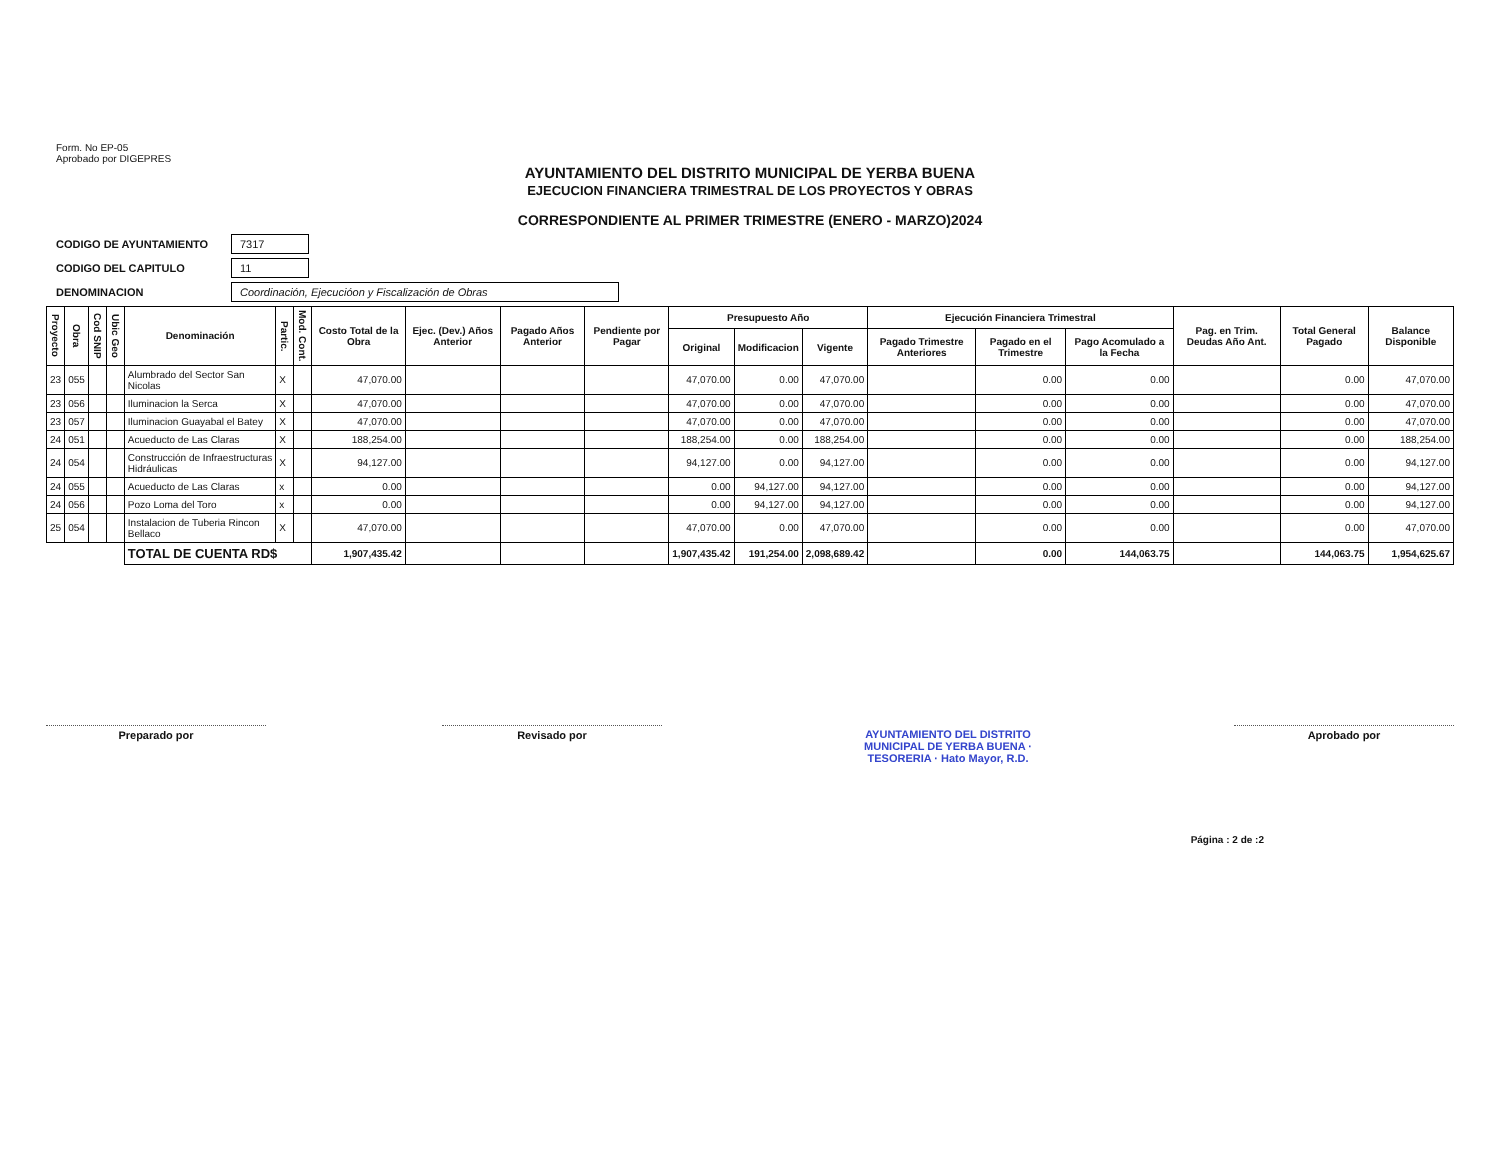Form. No EP-05
Aprobado por DIGEPRES
AYUNTAMIENTO DEL DISTRITO MUNICIPAL DE YERBA BUENA
EJECUCION FINANCIERA TRIMESTRAL DE LOS PROYECTOS Y OBRAS
CORRESPONDIENTE AL PRIMER TRIMESTRE (ENERO - MARZO)2024
CODIGO DE AYUNTAMIENTO 7317
CODIGO DEL CAPITULO 11
DENOMINACION Coordinación, Ejecucióon y Fiscalización de Obras
| Proyecto | Obra | Cod SNIP | Ubic Geo | Denominación | Partic. | Mod. Cont. | Costo Total de la Obra | Ejec. (Dev.) Años Anterior | Pagado Años Anterior | Pendiente por Pagar | Presupuesto Año | | | Ejecución Financiera Trimestral | | | Pag. en Trim. Deudas Año Ant. | Total General Pagado | Balance Disponible |
| --- | --- | --- | --- | --- | --- | --- | --- | --- | --- | --- | --- | --- | --- | --- | --- | --- | --- | --- | --- |
| | | | | | | | | | | | Original | Modificacion | Vigente | Pagado Trimestre Anteriores | Pagado en el Trimestre | Pago Acomulado a la Fecha | | | |
| 23 | 055 | | | Alumbrado del Sector San Nicolas | X | | 47,070.00 | | | | 47,070.00 | 0.00 | 47,070.00 | | 0.00 | 0.00 | | 0.00 | 47,070.00 |
| 23 | 056 | | | Iluminacion la Serca | X | | 47,070.00 | | | | 47,070.00 | 0.00 | 47,070.00 | | 0.00 | 0.00 | | 0.00 | 47,070.00 |
| 23 | 057 | | | Iluminacion Guayabal el Batey | X | | 47,070.00 | | | | 47,070.00 | 0.00 | 47,070.00 | | 0.00 | 0.00 | | 0.00 | 47,070.00 |
| 24 | 051 | | | Acueducto de Las Claras | X | | 188,254.00 | | | | 188,254.00 | 0.00 | 188,254.00 | | 0.00 | 0.00 | | 0.00 | 188,254.00 |
| 24 | 054 | | | Construcción de Infraestructuras Hidráulicas | X | | 94,127.00 | | | | 94,127.00 | 0.00 | 94,127.00 | | 0.00 | 0.00 | | 0.00 | 94,127.00 |
| 24 | 055 | | | Acueducto de Las Claras | x | | 0.00 | | | | 0.00 | 94,127.00 | 94,127.00 | | 0.00 | 0.00 | | 0.00 | 94,127.00 |
| 24 | 056 | | | Pozo Loma del Toro | x | | 0.00 | | | | 0.00 | 94,127.00 | 94,127.00 | | 0.00 | 0.00 | | 0.00 | 94,127.00 |
| 25 | 054 | | | Instalacion de Tuberia Rincon Bellaco | X | | 47,070.00 | | | | 47,070.00 | 0.00 | 47,070.00 | | 0.00 | 0.00 | | 0.00 | 47,070.00 |
| | | | | TOTAL DE CUENTA RD$ | | | 1,907,435.42 | | | | 1,907,435.42 | 191,254.00 | 2,098,689.42 | | 0.00 | 144,063.75 | | 144,063.75 | 1,954,625.67 |
Preparado por Revisado por AYUNTAMIENTO DEL DISTRITO MUNICIPAL DE YERBA BUENA · TESORERIA · Hato Mayor, R.D.
Aprobado por
Página : 2 de :2